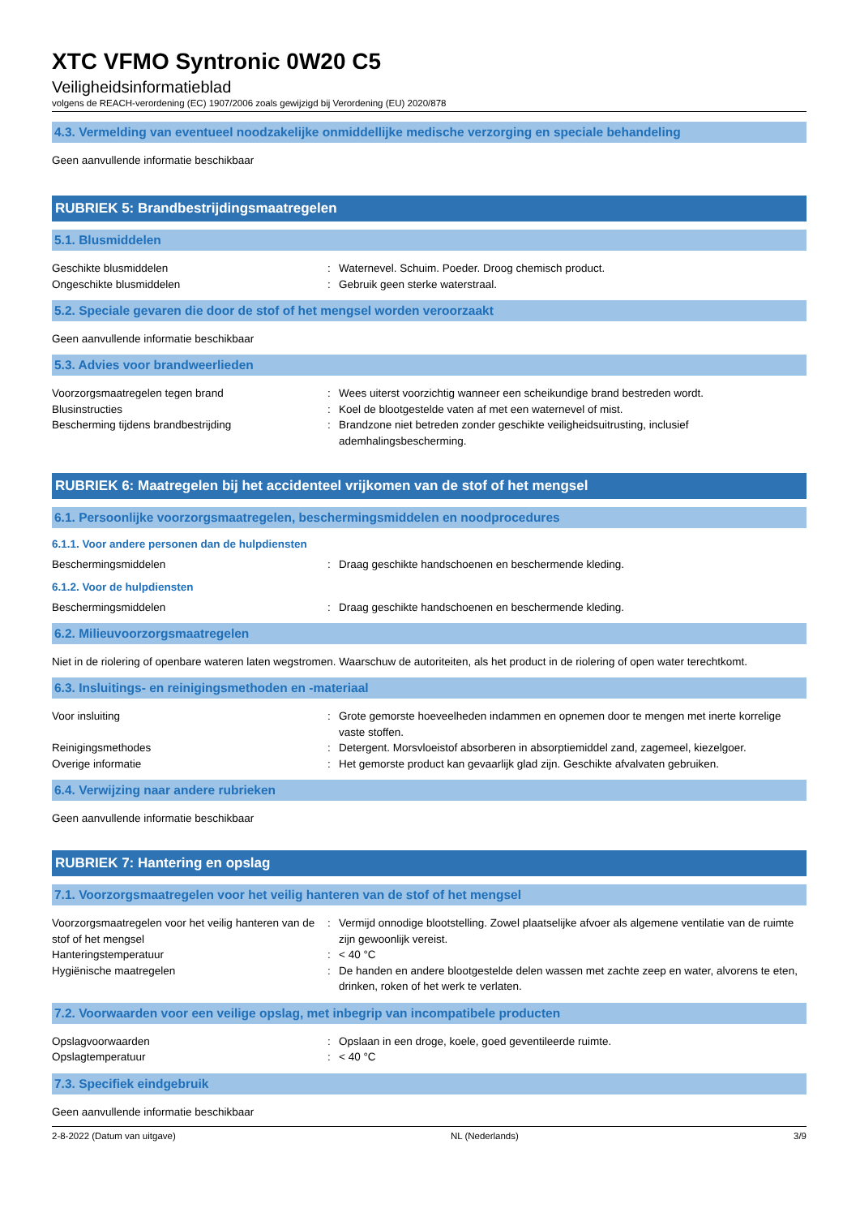XTC VFMO Syntronic 0W20 C5
Veiligheidsinformatieblad
volgens de REACH-verordening (EC) 1907/2006 zoals gewijzigd bij Verordening (EU) 2020/878
4.3. Vermelding van eventueel noodzakelijke onmiddellijke medische verzorging en speciale behandeling
Geen aanvullende informatie beschikbaar
RUBRIEK 5: Brandbestrijdingsmaatregelen
5.1. Blusmiddelen
Geschikte blusmiddelen : Waternevel. Schuim. Poeder. Droog chemisch product.
Ongeschikte blusmiddelen : Gebruik geen sterke waterstraal.
5.2. Speciale gevaren die door de stof of het mengsel worden veroorzaakt
Geen aanvullende informatie beschikbaar
5.3. Advies voor brandweerlieden
Voorzorgsmaatregelen tegen brand : Wees uiterst voorzichtig wanneer een scheikundige brand bestreden wordt.
Blusinstructies : Koel de blootgestelde vaten af met een waternevel of mist.
Bescherming tijdens brandbestrijding : Brandzone niet betreden zonder geschikte veiligheidsuitrusting, inclusief ademhalingsbescherming.
RUBRIEK 6: Maatregelen bij het accidenteel vrijkomen van de stof of het mengsel
6.1. Persoonlijke voorzorgsmaatregelen, beschermingsmiddelen en noodprocedures
6.1.1. Voor andere personen dan de hulpdiensten
Beschermingsmiddelen : Draag geschikte handschoenen en beschermende kleding.
6.1.2. Voor de hulpdiensten
Beschermingsmiddelen : Draag geschikte handschoenen en beschermende kleding.
6.2. Milieuvoorzorgsmaatregelen
Niet in de riolering of openbare wateren laten wegstromen. Waarschuw de autoriteiten, als het product in de riolering of open water terechtkomt.
6.3. Insluitings- en reinigingsmethoden en -materiaal
Voor insluiting : Grote gemorste hoeveelheden indammen en opnemen door te mengen met inerte korrelige vaste stoffen.
Reinigingsmethodes : Detergent. Morsvloeistof absorberen in absorptiemiddel zand, zagemeel, kiezelgoer.
Overige informatie : Het gemorste product kan gevaarlijk glad zijn. Geschikte afvalvaten gebruiken.
6.4. Verwijzing naar andere rubrieken
Geen aanvullende informatie beschikbaar
RUBRIEK 7: Hantering en opslag
7.1. Voorzorgsmaatregelen voor het veilig hanteren van de stof of het mengsel
Voorzorgsmaatregelen voor het veilig hanteren van de stof of het mengsel
: Vermijd onnodige blootstelling. Zowel plaatselijke afvoer als algemene ventilatie van de ruimte zijn gewoonlijk vereist.
Hanteringstemperatuur : < 40 °C
Hygiënische maatregelen : De handen en andere blootgestelde delen wassen met zachte zeep en water, alvorens te eten, drinken, roken of het werk te verlaten.
7.2. Voorwaarden voor een veilige opslag, met inbegrip van incompatibele producten
Opslagvoorwaarden : Opslaan in een droge, koele, goed geventileerde ruimte.
Opslagtemperatuur : < 40 °C
7.3. Specifiek eindgebruik
Geen aanvullende informatie beschikbaar
2-8-2022 (Datum van uitgave) NL (Nederlands) 3/9